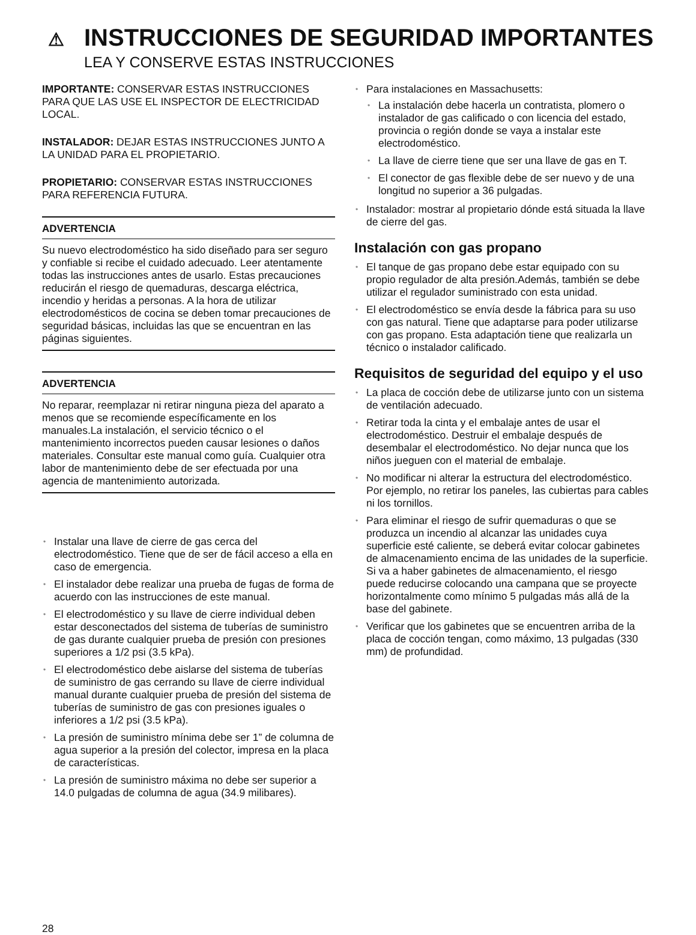⚠ INSTRUCCIONES DE SEGURIDAD IMPORTANTES
LEA Y CONSERVE ESTAS INSTRUCCIONES
IMPORTANTE: CONSERVAR ESTAS INSTRUCCIONES PARA QUE LAS USE EL INSPECTOR DE ELECTRICIDAD LOCAL.
INSTALADOR: DEJAR ESTAS INSTRUCCIONES JUNTO A LA UNIDAD PARA EL PROPIETARIO.
PROPIETARIO: CONSERVAR ESTAS INSTRUCCIONES PARA REFERENCIA FUTURA.
ADVERTENCIA
Su nuevo electrodoméstico ha sido diseñado para ser seguro y confiable si recibe el cuidado adecuado. Leer atentamente todas las instrucciones antes de usarlo. Estas precauciones reducirán el riesgo de quemaduras, descarga eléctrica, incendio y heridas a personas. A la hora de utilizar electrodomésticos de cocina se deben tomar precauciones de seguridad básicas, incluidas las que se encuentran en las páginas siguientes.
ADVERTENCIA
No reparar, reemplazar ni retirar ninguna pieza del aparato a menos que se recomiende específicamente en los manuales.La instalación, el servicio técnico o el mantenimiento incorrectos pueden causar lesiones o daños materiales. Consultar este manual como guía. Cualquier otra labor de mantenimiento debe de ser efectuada por una agencia de mantenimiento autorizada.
Instalar una llave de cierre de gas cerca del electrodoméstico. Tiene que de ser de fácil acceso a ella en caso de emergencia.
El instalador debe realizar una prueba de fugas de forma de acuerdo con las instrucciones de este manual.
El electrodoméstico y su llave de cierre individual deben estar desconectados del sistema de tuberías de suministro de gas durante cualquier prueba de presión con presiones superiores a 1/2 psi (3.5 kPa).
El electrodoméstico debe aislarse del sistema de tuberías de suministro de gas cerrando su llave de cierre individual manual durante cualquier prueba de presión del sistema de tuberías de suministro de gas con presiones iguales o inferiores a 1/2 psi (3.5 kPa).
La presión de suministro mínima debe ser 1” de columna de agua superior a la presión del colector, impresa en la placa de características.
La presión de suministro máxima no debe ser superior a 14.0 pulgadas de columna de agua (34.9 milibares).
Para instalaciones en Massachusetts:
La instalación debe hacerla un contratista, plomero o instalador de gas calificado o con licencia del estado, provincia o región donde se vaya a instalar este electrodoméstico.
La llave de cierre tiene que ser una llave de gas en T.
El conector de gas flexible debe de ser nuevo y de una longitud no superior a 36 pulgadas.
Instalador: mostrar al propietario dónde está situada la llave de cierre del gas.
Instalación con gas propano
El tanque de gas propano debe estar equipado con su propio regulador de alta presión.Además, también se debe utilizar el regulador suministrado con esta unidad.
El electrodoméstico se envía desde la fábrica para su uso con gas natural. Tiene que adaptarse para poder utilizarse con gas propano. Esta adaptación tiene que realizarla un técnico o instalador calificado.
Requisitos de seguridad del equipo y el uso
La placa de cocción debe de utilizarse junto con un sistema de ventilación adecuado.
Retirar toda la cinta y el embalaje antes de usar el electrodoméstico. Destruir el embalaje después de desembalar el electrodoméstico. No dejar nunca que los niños jueguen con el material de embalaje.
No modificar ni alterar la estructura del electrodoméstico. Por ejemplo, no retirar los paneles, las cubiertas para cables ni los tornillos.
Para eliminar el riesgo de sufrir quemaduras o que se produzca un incendio al alcanzar las unidades cuya superficie esté caliente, se deberá evitar colocar gabinetes de almacenamiento encima de las unidades de la superficie. Si va a haber gabinetes de almacenamiento, el riesgo puede reducirse colocando una campana que se proyecte horizontalmente como mínimo 5 pulgadas más allá de la base del gabinete.
Verificar que los gabinetes que se encuentren arriba de la placa de cocción tengan, como máximo, 13 pulgadas (330 mm) de profundidad.
28